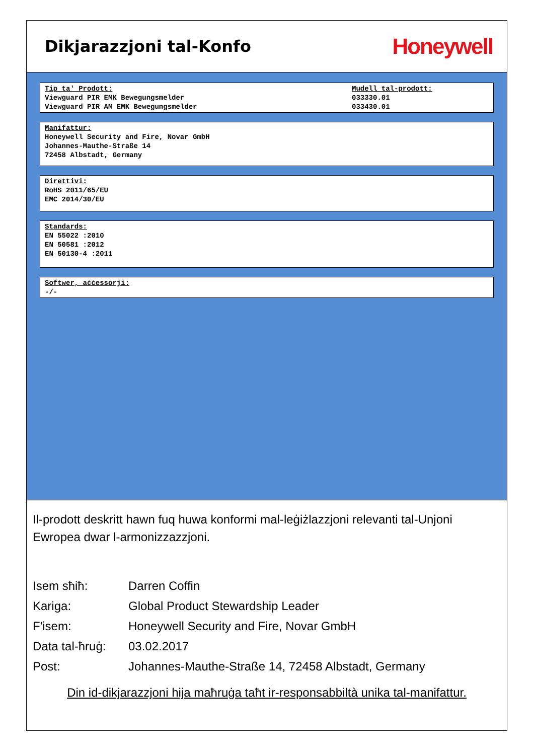Dikjarazzjoni tal-Konfo
Honeywell
Tip ta' Prodott:
Viewguard PIR EMK Bewegungsmelder
Viewguard PIR AM EMK Bewegungsmelder
Mudell tal-prodott:
033330.01
033430.01
Manifattur:
Honeywell Security and Fire, Novar GmbH
Johannes-Mauthe-Straße 14
72458 Albstadt, Germany
Direttivi:
RoHS 2011/65/EU
EMC 2014/30/EU
Standards:
EN 55022 :2010
EN 50581 :2012
EN 50130-4 :2011
Softwer, aċċessorji:
-/-
Il-prodott deskritt hawn fuq huwa konformi mal-leġiżlazzjoni relevanti tal-Unjoni Ewropea dwar l-armonizzazzjoni.
| Isem sħiħ: | Darren Coffin |
| Kariga: | Global Product Stewardship Leader |
| F'isem: | Honeywell Security and Fire, Novar GmbH |
| Data tal-ħruġ: | 03.02.2017 |
| Post: | Johannes-Mauthe-Straße 14, 72458 Albstadt, Germany |
Din id-dikjarazzjoni hija maħruġa taħt ir-responsabbiltà unika tal-manifattur.